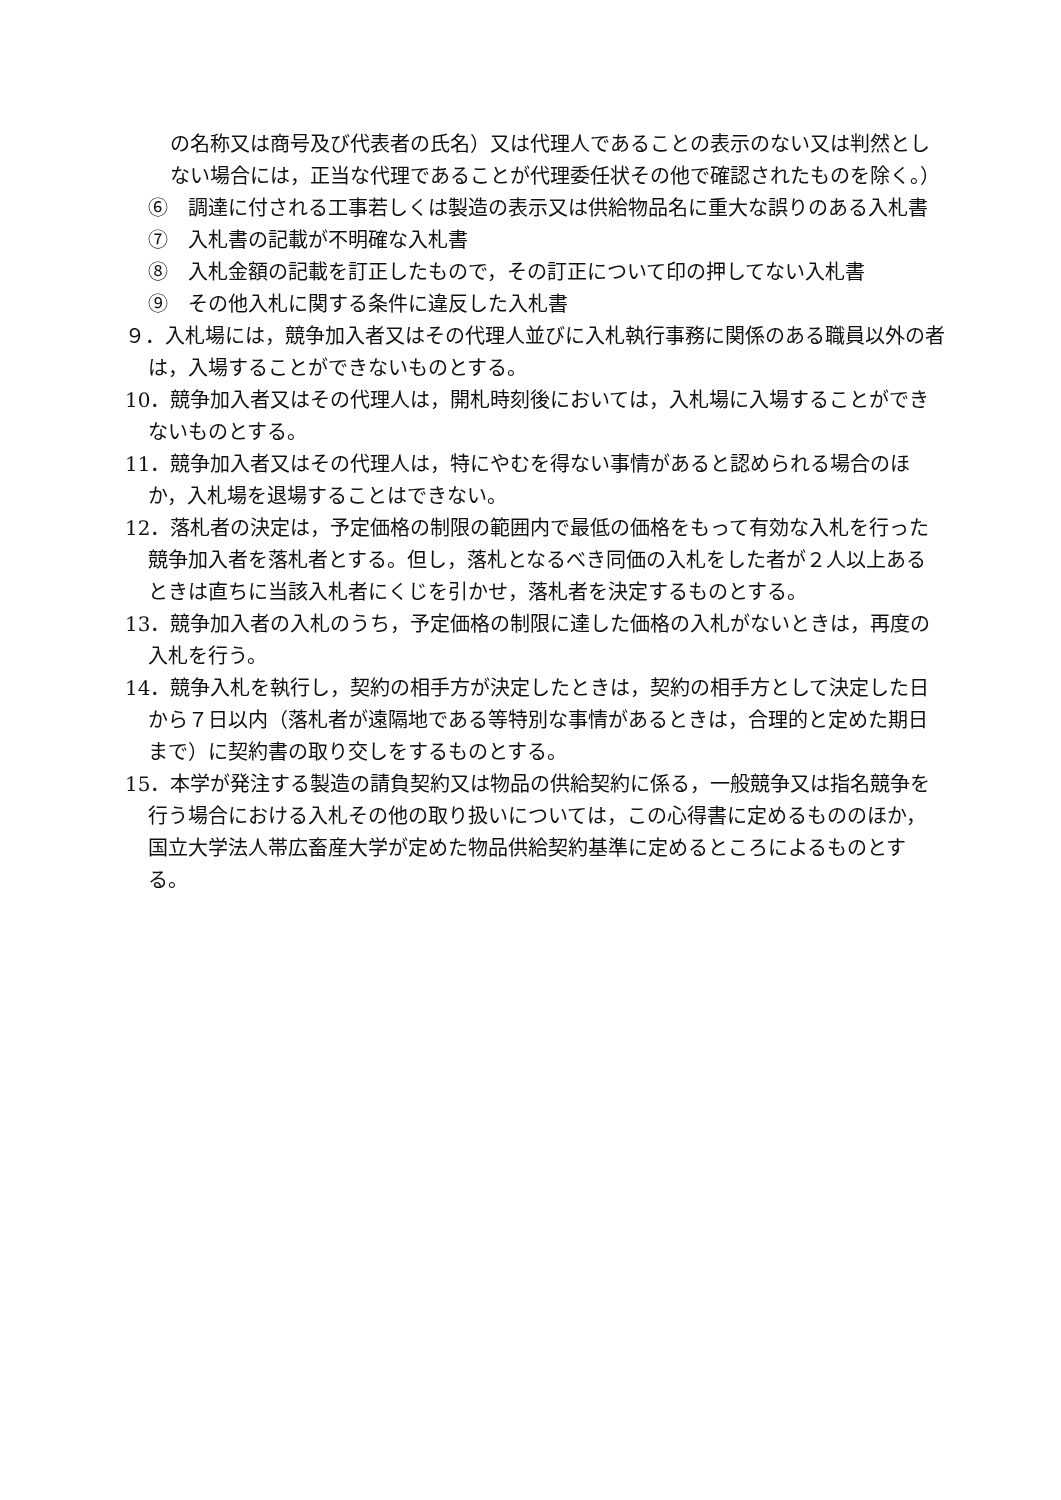の名称又は商号及び代表者の氏名）又は代理人であることの表示のない又は判然としない場合には，正当な代理であることが代理委任状その他で確認されたものを除く。）
⑥　調達に付される工事若しくは製造の表示又は供給物品名に重大な誤りのある入札書
⑦　入札書の記載が不明確な入札書
⑧　入札金額の記載を訂正したもので，その訂正について印の押してない入札書
⑨　その他入札に関する条件に違反した入札書
９．入札場には，競争加入者又はその代理人並びに入札執行事務に関係のある職員以外の者は，入場することができないものとする。
10．競争加入者又はその代理人は，開札時刻後においては，入札場に入場することができないものとする。
11．競争加入者又はその代理人は，特にやむを得ない事情があると認められる場合のほか，入札場を退場することはできない。
12．落札者の決定は，予定価格の制限の範囲内で最低の価格をもって有効な入札を行った競争加入者を落札者とする。但し，落札となるべき同価の入札をした者が２人以上あるときは直ちに当該入札者にくじを引かせ，落札者を決定するものとする。
13．競争加入者の入札のうち，予定価格の制限に達した価格の入札がないときは，再度の入札を行う。
14．競争入札を執行し，契約の相手方が決定したときは，契約の相手方として決定した日から７日以内（落札者が遠隔地である等特別な事情があるときは，合理的と定めた期日まで）に契約書の取り交しをするものとする。
15．本学が発注する製造の請負契約又は物品の供給契約に係る，一般競争又は指名競争を行う場合における入札その他の取り扱いについては，この心得書に定めるもののほか，国立大学法人帯広畜産大学が定めた物品供給契約基準に定めるところによるものとする。